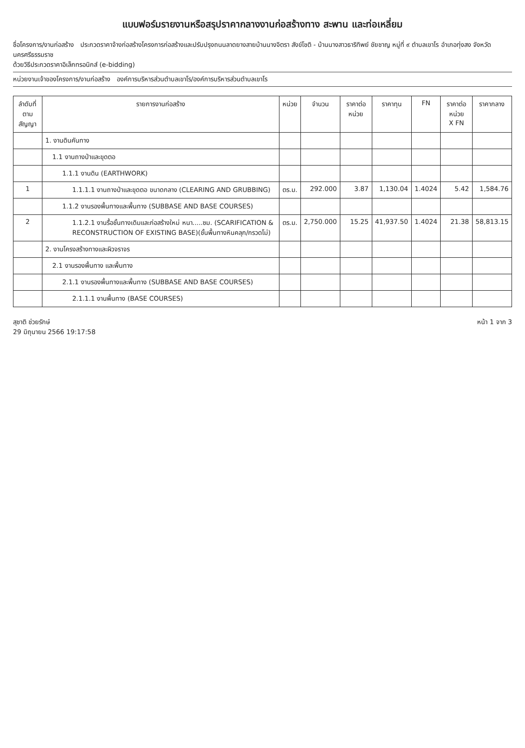แบบฟอร์มรายงานหรือสรุปราคากลางงานก่อสร้างทาง สะพาน และท่อเหลี่ยม
ชื่อโครงการ/งานก่อสร้าง ประกวดราคาจ้างก่อสร้างโครงการก่อสร้างและปรับปรุงถนนลาดยางสายบ้านนางจิตรา สังข์โชติ - บ้านนางสาวธาริทิพย์ ชัยชาญ หมู่ที่ ๙ ตำบลเขาโร อำเภอทุ่งสง จังหวัดนครศรีธรรมราช
ด้วยวิธีประกวดราคาอิเล็กทรอนิกส์ (e-bidding)
หน่วยงานเจ้าของโครงการ/งานก่อสร้าง องค์การบริหารส่วนตำบลเขาโร/องค์การบริหารส่วนตำบลเขาโร
| ลำดับที่ ตามสัญญา | รายการงานก่อสร้าง | หน่วย | จำนวน | ราคาต่อหน่วย | ราคาทุน | FN | ราคาต่อหน่วย X FN | ราคากลาง |
| --- | --- | --- | --- | --- | --- | --- | --- | --- |
| | 1. งานดินคันทาง | | | | | | | |
| | 1.1 งานถางป่าและขุดตอ | | | | | | | |
| | 1.1.1 งานดิน (EARTHWORK) | | | | | | | |
| 1 | 1.1.1.1 งานถางป่าและขุดตอ ขนาดกลาง (CLEARING AND GRUBBING) | ตร.ม. | 292.000 | 3.87 | 1,130.04 | 1.4024 | 5.42 | 1,584.76 |
| | 1.1.2 งานรองพื้นทางและพื้นทาง (SUBBASE AND BASE COURSES) | | | | | | | |
| 2 | 1.1.2.1 งานรื้อชั้นทางเดิมและก่อสร้างใหม่ หนา.....ซม. (SCARIFICATION & RECONSTRUCTION OF EXISTING BASE)(ชั้นพื้นทางหินคลุก/กรวดโม่) | ตร.ม. | 2,750.000 | 15.25 | 41,937.50 | 1.4024 | 21.38 | 58,813.15 |
| | 2. งานโครงสร้างทางและผิวจราจร | | | | | | | |
| | 2.1 งานรองพื้นทาง และพื้นทาง | | | | | | | |
| | 2.1.1 งานรองพื้นทางและพื้นทาง (SUBBASE AND BASE COURSES) | | | | | | | |
| | 2.1.1.1 งานพื้นทาง (BASE COURSES) | | | | | | | |
สุชาติ ช่วยรักษ์
29 มิถุนายน 2566 19:17:58
หน้า 1 จาก 3